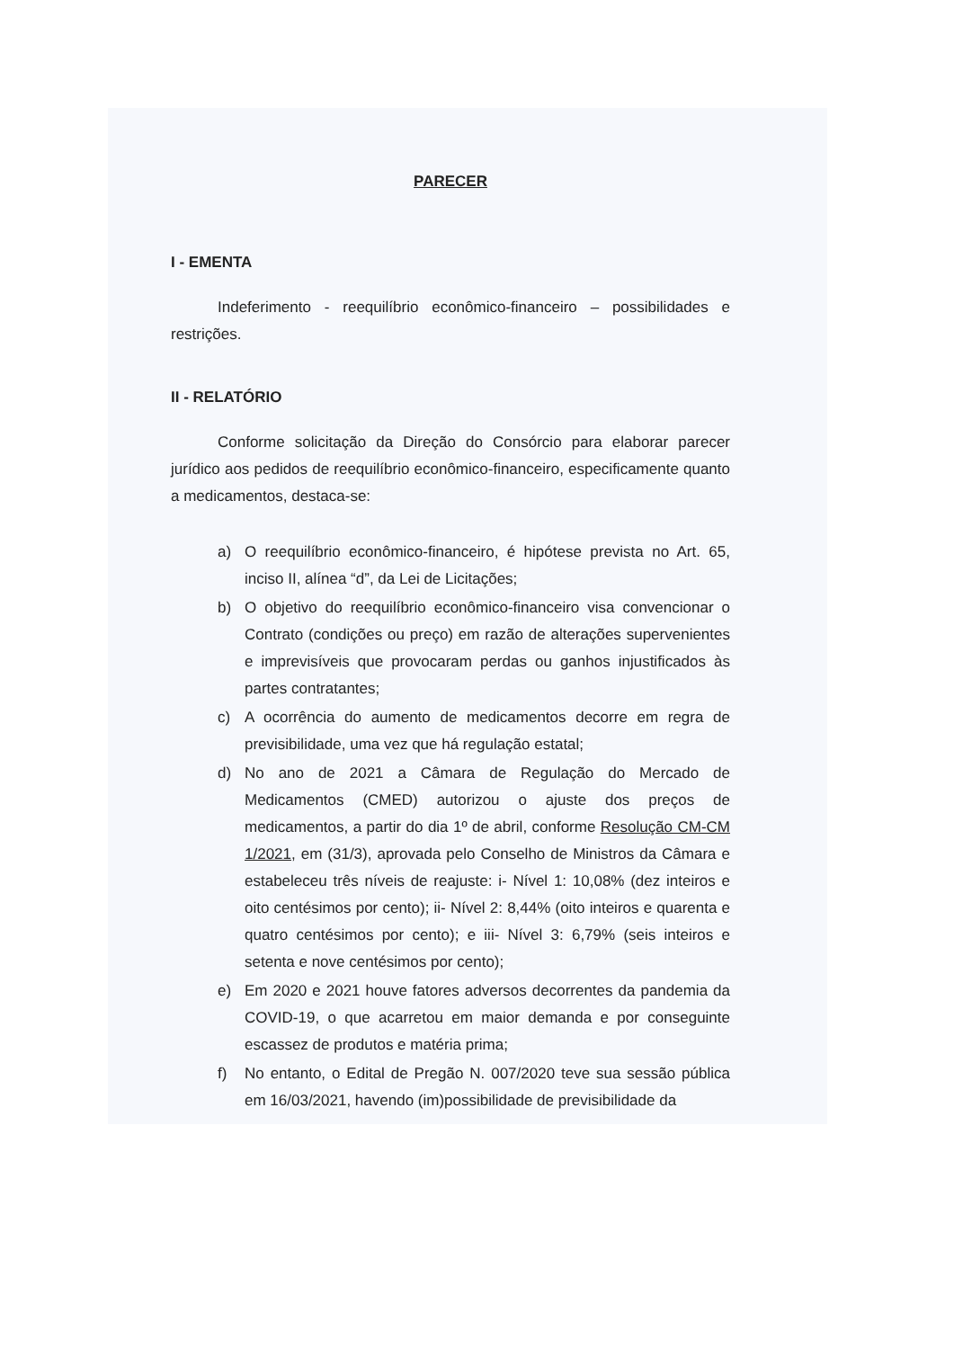PARECER
I - EMENTA
Indeferimento - reequilíbrio econômico-financeiro – possibilidades e restrições.
II - RELATÓRIO
Conforme solicitação da Direção do Consórcio para elaborar parecer jurídico aos pedidos de reequilíbrio econômico-financeiro, especificamente quanto a medicamentos, destaca-se:
a) O reequilíbrio econômico-financeiro, é hipótese prevista no Art. 65, inciso II, alínea “d”, da Lei de Licitações;
b) O objetivo do reequilíbrio econômico-financeiro visa convencionar o Contrato (condições ou preço) em razão de alterações supervenientes e imprevisíveis que provocaram perdas ou ganhos injustificados às partes contratantes;
c) A ocorrência do aumento de medicamentos decorre em regra de previsibilidade, uma vez que há regulação estatal;
d) No ano de 2021 a Câmara de Regulação do Mercado de Medicamentos (CMED) autorizou o ajuste dos preços de medicamentos, a partir do dia 1º de abril, conforme Resolução CM-CM 1/2021, em (31/3), aprovada pelo Conselho de Ministros da Câmara e estabeleceu três níveis de reajuste: i- Nível 1: 10,08% (dez inteiros e oito centésimos por cento); ii- Nível 2: 8,44% (oito inteiros e quarenta e quatro centésimos por cento); e iii- Nível 3: 6,79% (seis inteiros e setenta e nove centésimos por cento);
e) Em 2020 e 2021 houve fatores adversos decorrentes da pandemia da COVID-19, o que acarretou em maior demanda e por conseguinte escassez de produtos e matéria prima;
f) No entanto, o Edital de Pregão N. 007/2020 teve sua sessão pública em 16/03/2021, havendo (im)possibilidade de previsibilidade da